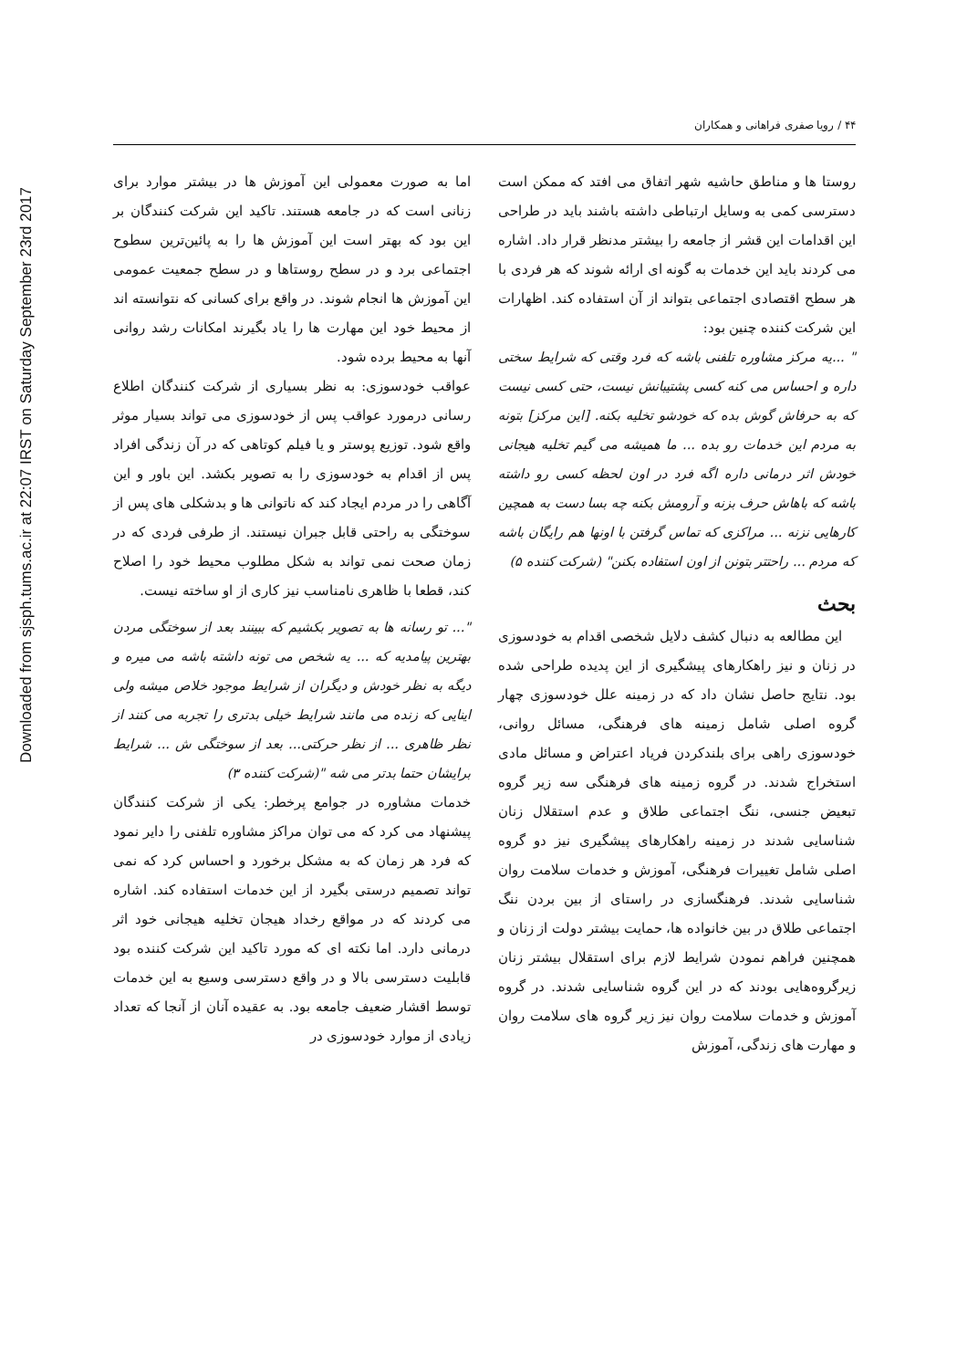Downloaded from sjsph.tums.ac.ir at 22:07 IRST on Saturday September 23rd 2017
۴۴ / رویا صفری فراهانی و همکاران
اما به صورت معمولی این آموزش ها در بیشتر موارد برای زنانی است که در جامعه هستند. تاکید این شرکت کنندگان بر این بود که بهتر است این آموزش ها را به پائین‌ترین سطوح اجتماعی برد و در سطح روستاها و در سطح جمعیت عمومی این آموزش ها انجام شوند. در واقع برای کسانی که نتوانسته اند از محیط خود این مهارت ها را یاد بگیرند امکانات رشد روانی آنها به محیط برده شود.
عواقب خودسوزی: به نظر بسیاری از شرکت کنندگان اطلاع رسانی درمورد عواقب پس از خودسوزی می تواند بسیار موثر واقع شود. توزیع پوستر و یا فیلم کوتاهی که در آن زندگی افراد پس از اقدام به خودسوزی را به تصویر بکشد. این باور و این آگاهی را در مردم ایجاد کند که ناتوانی ها و بدشکلی های پس از سوختگی به راحتی قابل جبران نیستند. از طرفی فردی که در زمان صحت نمی تواند به شکل مطلوب محیط خود را اصلاح کند، قطعا با ظاهری نامناسب نیز کاری از او ساخته نیست.
"... تو رسانه ها به تصویر بکشیم که ببینند بعد از سوختگی مردن بهترین پیامدیه که ... یه شخص می تونه داشته باشه می میره و دیگه به نظر خودش و دیگران از شرایط موجود خلاص میشه ولی اینایی که زنده می مانند شرایط خیلی بدتری را تجربه می کنند از نظر ظاهری ... از نظر حرکتی... بعد از سوختگی ش ... شرایط برایشان حتما بدتر می شه "(شرکت کننده ۳)
خدمات مشاوره در جوامع پرخطر: یکی از شرکت کنندگان پیشنهاد می کرد که می توان مراکز مشاوره تلفنی را دایر نمود که فرد هر زمان که به مشکل برخورد و احساس کرد که نمی تواند تصمیم درستی بگیرد از این خدمات استفاده کند. اشاره می کردند که در مواقع رخداد هیجان تخلیه هیجانی خود اثر درمانی دارد. اما نکته ای که مورد تاکید این شرکت کننده بود قابلیت دسترسی بالا و در واقع دسترسی وسیع به این خدمات توسط اقشار ضعیف جامعه بود. به عقیده آنان از آنجا که تعداد زیادی از موارد خودسوزی در
روستا ها و مناطق حاشیه شهر اتفاق می افتد که ممکن است دسترسی کمی به وسایل ارتباطی داشته باشند باید در طراحی این اقدامات این قشر از جامعه را بیشتر مدنظر قرار داد. اشاره می کردند باید این خدمات به گونه ای ارائه شوند که هر فردی با هر سطح اقتصادی اجتماعی بتواند از آن استفاده کند. اظهارات این شرکت کننده چنین بود:
" ...یه مرکز مشاوره تلفنی باشه که فرد وقتی که شرایط سختی داره و احساس می کنه کسی پشتیبانش نیست، حتی کسی نیست که به حرفاش گوش بده که خودشو تخلیه بکنه. [این مرکز] بتونه به مردم این خدمات رو بده ... ما همیشه می گیم تخلیه هیجانی خودش اثر درمانی داره اگه فرد در اون لحظه کسی رو داشته باشه که باهاش حرف بزنه و آرومش بکنه چه بسا دست به همچین کارهایی نزنه ... مراکزی که تماس گرفتن با اونها هم رایگان باشه که مردم ... راحتتر بتونن از اون استفاده بکنن" (شرکت کننده ۵)
بحث
این مطالعه به دنبال کشف دلایل شخصی اقدام به خودسوزی در زنان و نیز راهکارهای پیشگیری از این پدیده طراحی شده بود. نتایج حاصل نشان داد که در زمینه علل خودسوزی چهار گروه اصلی شامل زمینه های فرهنگی، مسائل روانی، خودسوزی راهی برای بلندکردن فریاد اعتراض و مسائل مادی استخراج شدند. در گروه زمینه های فرهنگی سه زیر گروه تبعیض جنسی، ننگ اجتماعی طلاق و عدم استقلال زنان شناسایی شدند در زمینه راهکارهای پیشگیری نیز دو گروه اصلی شامل تغییرات فرهنگی، آموزش و خدمات سلامت روان شناسایی شدند. فرهنگسازی در راستای از بین بردن ننگ اجتماعی طلاق در بین خانواده ها، حمایت بیشتر دولت از زنان و همچنین فراهم نمودن شرایط لازم برای استقلال بیشتر زنان زیرگروه‌هایی بودند که در این گروه شناسایی شدند. در گروه آموزش و خدمات سلامت روان نیز زیر گروه های سلامت روان و مهارت های زندگی، آموزش